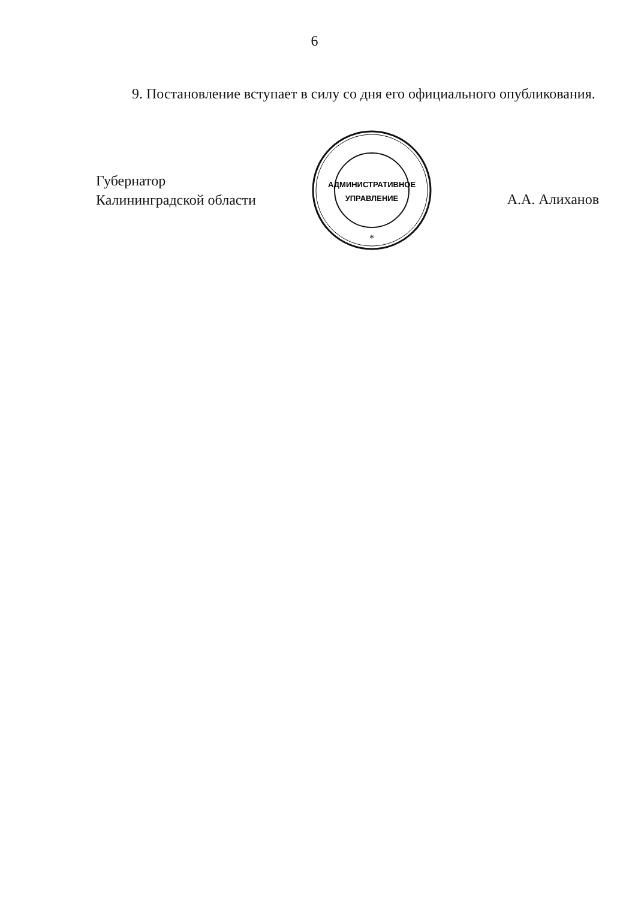6
9. Постановление вступает в силу со дня его официального опубликования.
Губернатор
Калининградской области
АДМИНИСТРАТИВНОЕ
УПРАВЛЕНИЕ
*
А.А. Алиханов